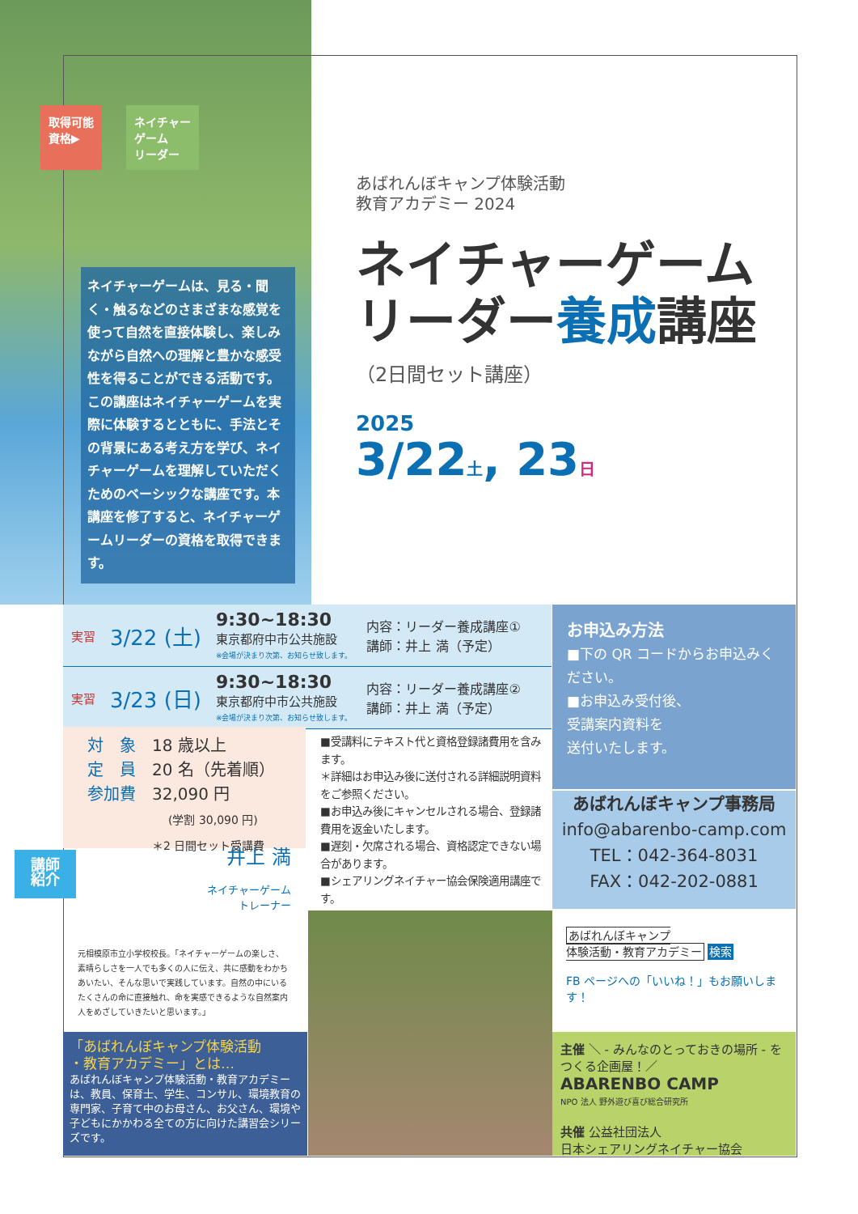取得可能
資格▶
ネイチャー
ゲーム
リーダー
ネイチャーゲームは、見る・聞く・触るなどのさまざまな感覚を使って自然を直接体験し、楽しみながら自然への理解と豊かな感受性を得ることができる活動です。この講座はネイチャーゲームを実際に体験するとともに、手法とその背景にある考え方を学び、ネイチャーゲームを理解していただくためのベーシックな講座です。本講座を修了すると、ネイチャーゲームリーダーの資格を取得できます。
あばれんぼキャンプ体験活動
教育アカデミー 2024
ネイチャーゲーム
リーダー養成講座
（2日間セット講座）
2025
3/22土, 23日
実習 3/22 (土) 9:30~18:30
東京都府中市公共施設
※会場が決まり次第、お知らせ致します。 内容：リーダー養成講座①
講師：井上 満（予定）
実習 3/23 (日) 9:30~18:30
東京都府中市公共施設
※会場が決まり次第、お知らせ致します。 内容：リーダー養成講座②
講師：井上 満（予定）
お申込み方法
■下の QR コードからお申込みください。
■お申込み受付後、
受講案内資料を
送付いたします。
あばれんぼキャンプ事務局
info@abarenbo-camp.com
TEL：042-364-8031
FAX：042-202-0881
対　象　18 歳以上
定　員　20 名（先着順）
参加費　32,090 円
(学割 30,090 円)
＊2 日間セット受講費
■受講料にテキスト代と資格登録諸費用を含みます。
＊詳細はお申込み後に送付される詳細説明資料をご参照ください。
■お申込み後にキャンセルされる場合、登録諸費用を返金いたします。
■遅刻・欠席される場合、資格認定できない場合があります。
■シェアリングネイチャー協会保険適用講座です。
講師
紹介 井上 満
ネイチャーゲーム
トレーナー
元相模原市立小学校校長。「ネイチャーゲームの楽しさ、素晴らしさを一人でも多くの人に伝え、共に感動をわかちあいたい、そんな思いで実践しています。自然の中にいるたくさんの命に直接触れ、命を実感できるような自然案内人をめざしていきたいと思います。」
「あばれんぼキャンプ体験活動
・教育アカデミー」とは…
あばれんぼキャンプ体験活動・教育アカデミーは、教員、保育士、学生、コンサル、環境教育の専門家、子育て中のお母さん、お父さん、環境や子どもにかかわる全ての方に向けた講習会シリーズです。
あばれんぼキャンプ
体験活動・教育アカデミー 検索
FB ページへの「いいね！」もお願いします！
主催 ＼ ‑ みんなのとっておきの場所 ‑ をつくる企画屋！／
ABARENBO CAMP
NPO 法人 野外遊び喜び総合研究所
共催 公益社団法人
日本シェアリングネイチャー協会